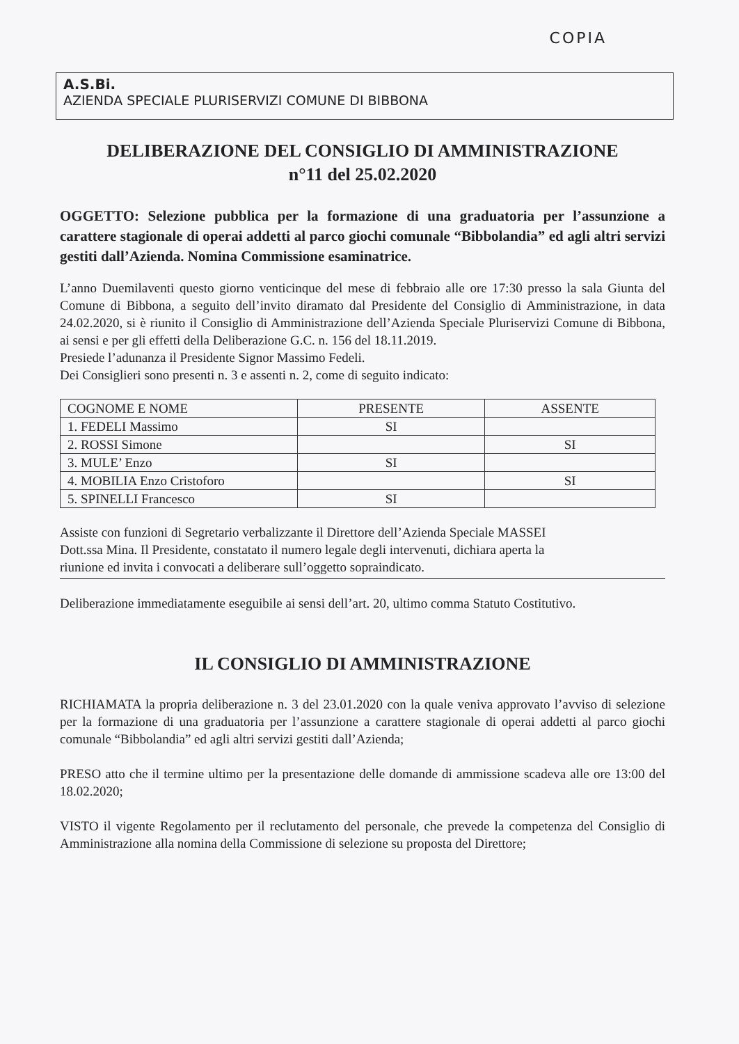COPIA
A.S.Bi.
AZIENDA SPECIALE PLURISERVIZI COMUNE DI BIBBONA
DELIBERAZIONE DEL CONSIGLIO DI AMMINISTRAZIONE
n°11 del 25.02.2020
OGGETTO: Selezione pubblica per la formazione di una graduatoria per l’assunzione a carattere stagionale di operai addetti al parco giochi comunale “Bibbolandia” ed agli altri servizi gestiti dall’Azienda. Nomina Commissione esaminatrice.
L’anno Duemilaventi questo giorno venticinque del mese di febbraio alle ore 17:30 presso la sala Giunta del Comune di Bibbona, a seguito dell’invito diramato dal Presidente del Consiglio di Amministrazione, in data 24.02.2020, si è riunito il Consiglio di Amministrazione dell’Azienda Speciale Pluriservizi Comune di Bibbona, ai sensi e per gli effetti della Deliberazione G.C. n. 156 del 18.11.2019.
Presiede l’adunanza il Presidente Signor Massimo Fedeli.
Dei Consiglieri sono presenti n. 3 e assenti n. 2, come di seguito indicato:
| COGNOME E NOME | PRESENTE | ASSENTE |
| --- | --- | --- |
| 1. FEDELI Massimo | SI | |
| 2. ROSSI Simone | | SI |
| 3. MULE’ Enzo | SI | |
| 4. MOBILIA Enzo Cristoforo | | SI |
| 5. SPINELLI Francesco | SI | |
Assiste con funzioni di Segretario verbalizzante il Direttore dell’Azienda Speciale MASSEI
Dott.ssa Mina. Il Presidente, constatato il numero legale degli intervenuti, dichiara aperta la
riunione ed invita i convocati a deliberare sull’oggetto sopraindicato.
Deliberazione immediatamente eseguibile ai sensi dell’art. 20, ultimo comma Statuto Costitutivo.
IL CONSIGLIO DI AMMINISTRAZIONE
RICHIAMATA la propria deliberazione n. 3 del 23.01.2020 con la quale veniva approvato l’avviso di selezione per la formazione di una graduatoria per l’assunzione a carattere stagionale di operai addetti al parco giochi comunale “Bibbolandia” ed agli altri servizi gestiti dall’Azienda;
PRESO atto che il termine ultimo per la presentazione delle domande di ammissione scadeva alle ore 13:00 del 18.02.2020;
VISTO il vigente Regolamento per il reclutamento del personale, che prevede la competenza del Consiglio di Amministrazione alla nomina della Commissione di selezione su proposta del Direttore;